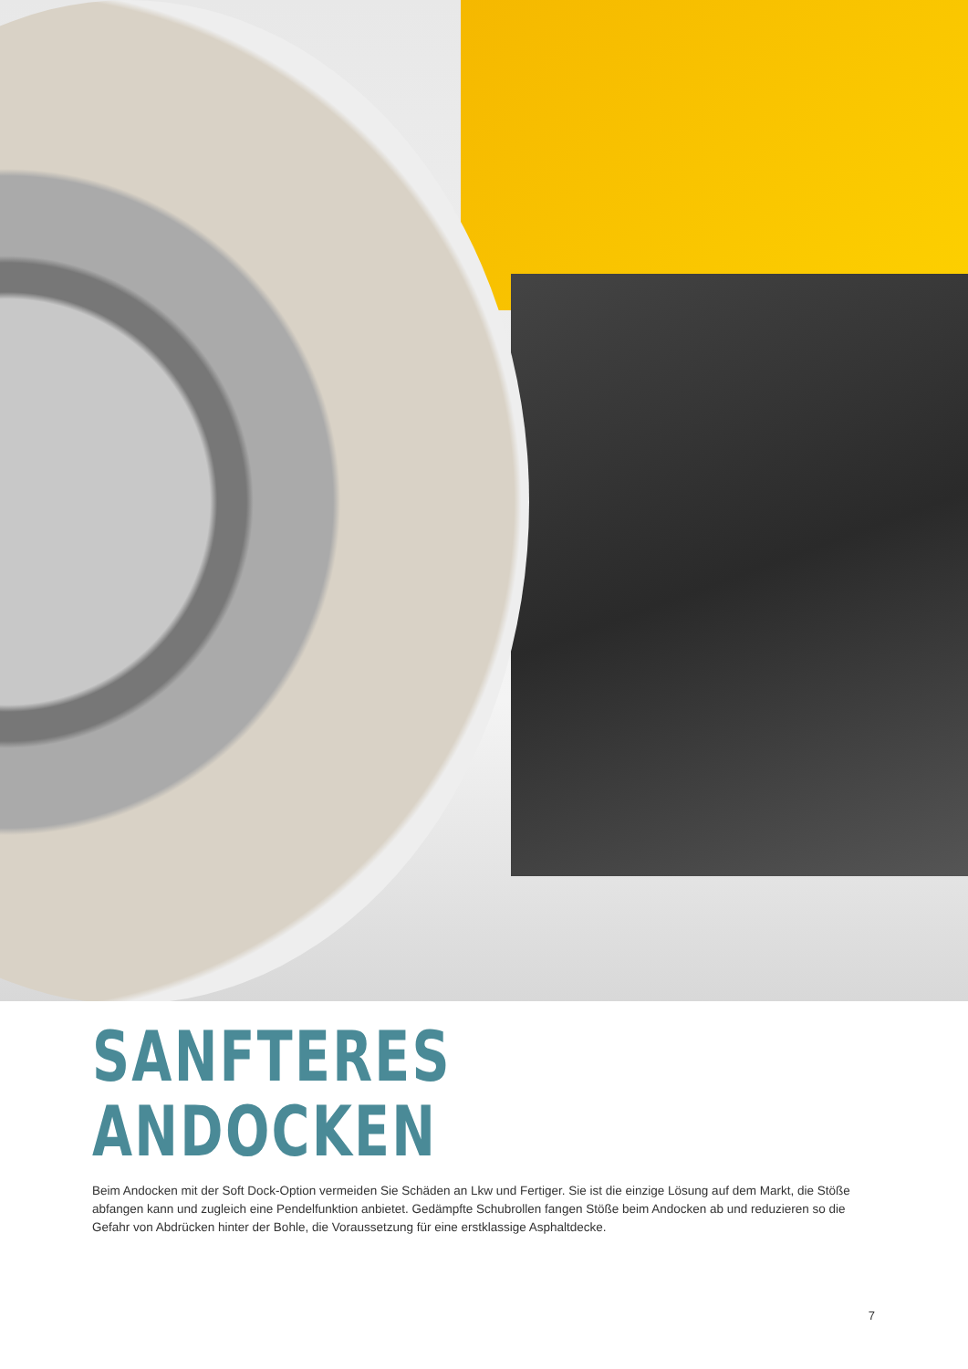SANFTERES
ANDOCKEN
Beim Andocken mit der Soft Dock-Option vermeiden Sie Schäden an Lkw und Fertiger. Sie ist die einzige Lösung auf dem Markt, die Stöße abfangen kann und zugleich eine Pendelfunktion anbietet. Gedämpfte Schubrollen fangen Stöße beim Andocken ab und reduzieren so die Gefahr von Abdrücken hinter der Bohle, die Voraussetzung für eine erstklassige Asphaltdecke.
7